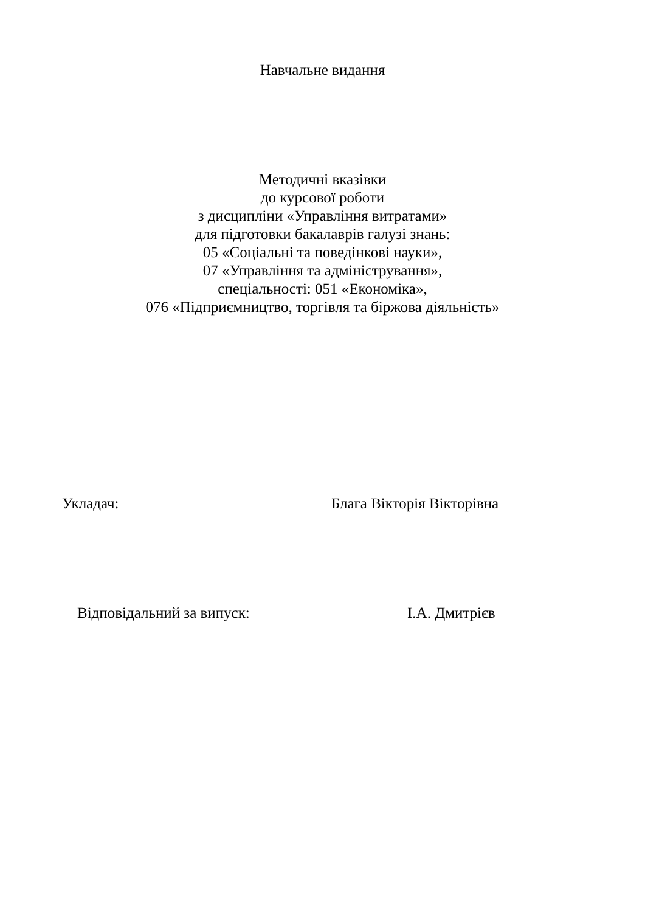Навчальне видання
Методичні вказівки
до курсової роботи
з дисципліни «Управління витратами»
для підготовки бакалаврів галузі знань:
05 «Соціальні та поведінкові науки»,
07 «Управління та адміністрування»,
спеціальності: 051 «Економіка»,
076 «Підприємництво, торгівля та біржова діяльність»
Укладач: Блага Вікторія Вікторівна
Відповідальний за випуск: І.А. Дмитрієв